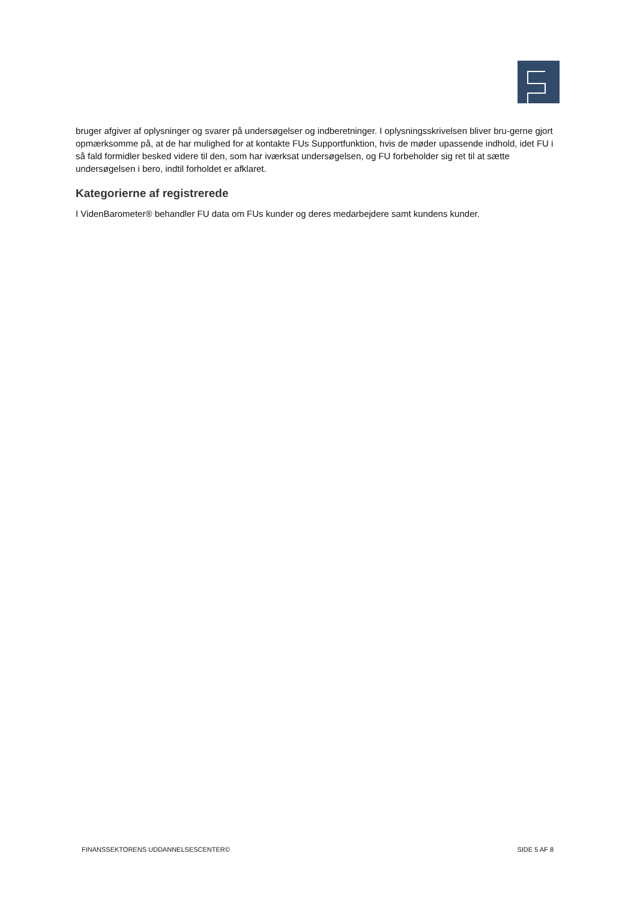bruger afgiver af oplysninger og svarer på undersøgelser og indberetninger. I oplysningsskrivelsen bliver bru-gerne gjort opmærksomme på, at de har mulighed for at kontakte FUs Supportfunktion, hvis de møder upassende indhold, idet FU i så fald formidler besked videre til den, som har iværksat undersøgelsen, og FU forbeholder sig ret til at sætte undersøgelsen i bero, indtil forholdet er afklaret.
Kategorierne af registrerede
I VidenBarometer® behandler FU data om FUs kunder og deres medarbejdere samt kundens kunder.
FINANSSEKTORENS UDDANNELSESCENTER© SIDE 5 AF 8